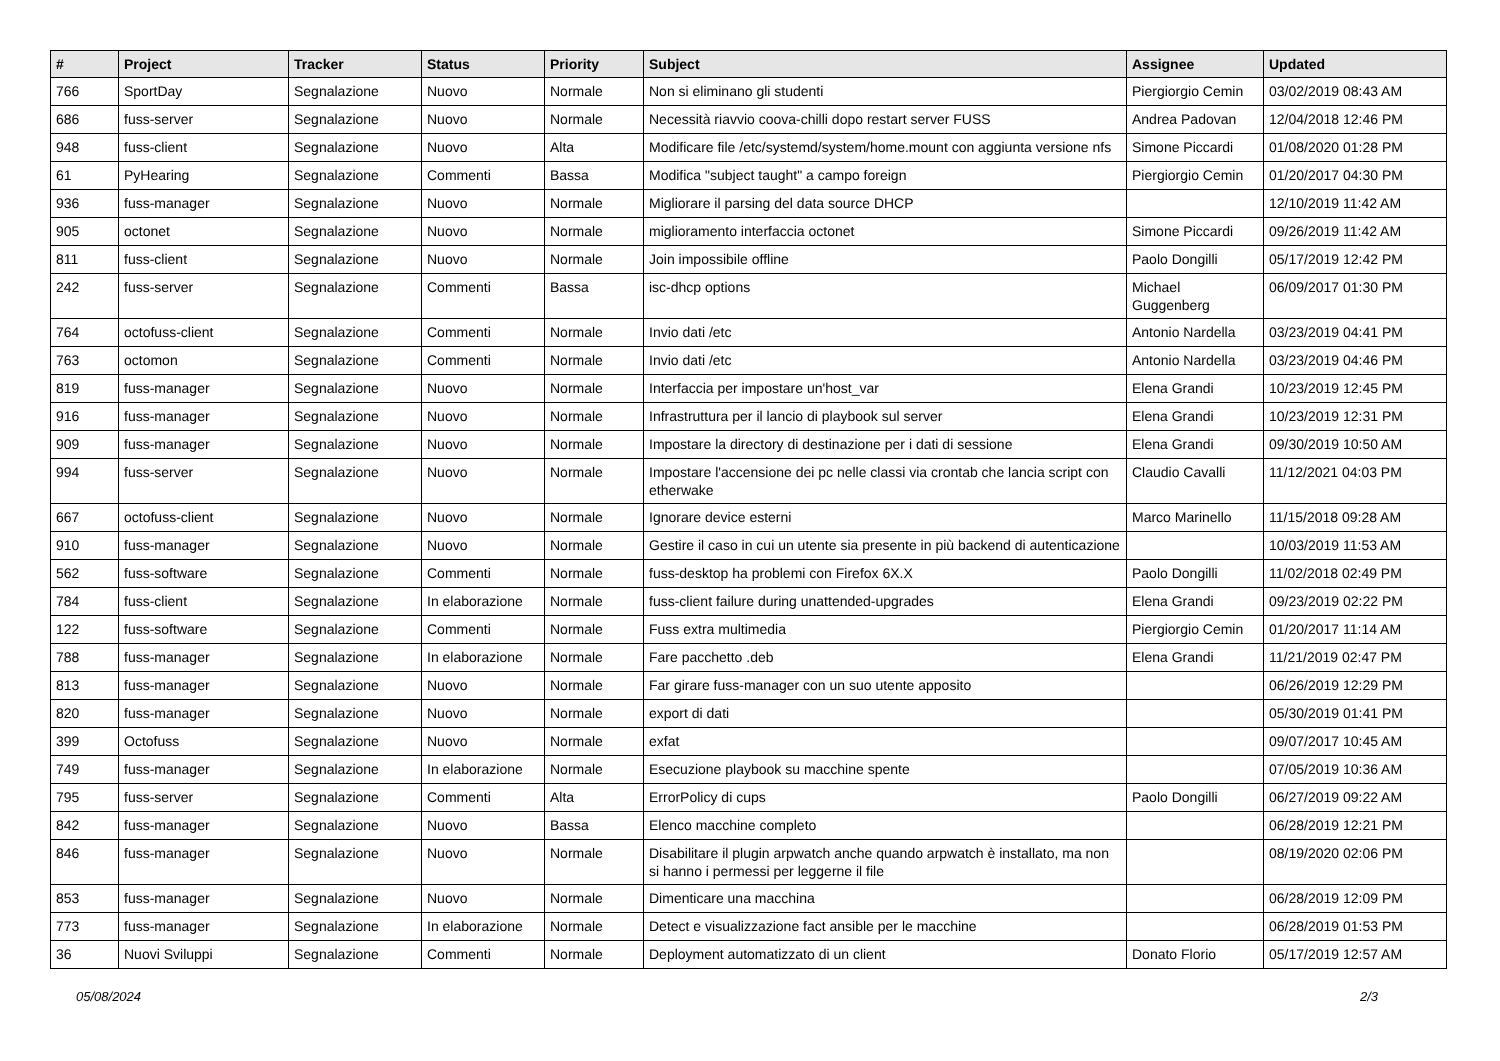| # | Project | Tracker | Status | Priority | Subject | Assignee | Updated |
| --- | --- | --- | --- | --- | --- | --- | --- |
| 766 | SportDay | Segnalazione | Nuovo | Normale | Non si eliminano gli studenti | Piergiorgio Cemin | 03/02/2019 08:43 AM |
| 686 | fuss-server | Segnalazione | Nuovo | Normale | Necessità riavvio coova-chilli dopo restart server FUSS | Andrea Padovan | 12/04/2018 12:46 PM |
| 948 | fuss-client | Segnalazione | Nuovo | Alta | Modificare file /etc/systemd/system/home.mount con aggiunta versione nfs | Simone Piccardi | 01/08/2020 01:28 PM |
| 61 | PyHearing | Segnalazione | Commenti | Bassa | Modifica "subject taught" a campo foreign | Piergiorgio Cemin | 01/20/2017 04:30 PM |
| 936 | fuss-manager | Segnalazione | Nuovo | Normale | Migliorare il parsing del data source DHCP | | 12/10/2019 11:42 AM |
| 905 | octonet | Segnalazione | Nuovo | Normale | miglioramento interfaccia octonet | Simone Piccardi | 09/26/2019 11:42 AM |
| 811 | fuss-client | Segnalazione | Nuovo | Normale | Join impossibile offline | Paolo Dongilli | 05/17/2019 12:42 PM |
| 242 | fuss-server | Segnalazione | Commenti | Bassa | isc-dhcp options | Michael Guggenberg | 06/09/2017 01:30 PM |
| 764 | octofuss-client | Segnalazione | Commenti | Normale | Invio dati /etc | Antonio Nardella | 03/23/2019 04:41 PM |
| 763 | octomon | Segnalazione | Commenti | Normale | Invio dati /etc | Antonio Nardella | 03/23/2019 04:46 PM |
| 819 | fuss-manager | Segnalazione | Nuovo | Normale | Interfaccia per impostare un'host_var | Elena Grandi | 10/23/2019 12:45 PM |
| 916 | fuss-manager | Segnalazione | Nuovo | Normale | Infrastruttura per il lancio di playbook sul server | Elena Grandi | 10/23/2019 12:31 PM |
| 909 | fuss-manager | Segnalazione | Nuovo | Normale | Impostare la directory di destinazione per i dati di sessione | Elena Grandi | 09/30/2019 10:50 AM |
| 994 | fuss-server | Segnalazione | Nuovo | Normale | Impostare l'accensione dei pc nelle classi via crontab che lancia script con etherwake | Claudio Cavalli | 11/12/2021 04:03 PM |
| 667 | octofuss-client | Segnalazione | Nuovo | Normale | Ignorare device esterni | Marco Marinello | 11/15/2018 09:28 AM |
| 910 | fuss-manager | Segnalazione | Nuovo | Normale | Gestire il caso in cui un utente sia presente in più backend di autenticazione | | 10/03/2019 11:53 AM |
| 562 | fuss-software | Segnalazione | Commenti | Normale | fuss-desktop ha problemi con Firefox 6X.X | Paolo Dongilli | 11/02/2018 02:49 PM |
| 784 | fuss-client | Segnalazione | In elaborazione | Normale | fuss-client failure during unattended-upgrades | Elena Grandi | 09/23/2019 02:22 PM |
| 122 | fuss-software | Segnalazione | Commenti | Normale | Fuss extra multimedia | Piergiorgio Cemin | 01/20/2017 11:14 AM |
| 788 | fuss-manager | Segnalazione | In elaborazione | Normale | Fare pacchetto .deb | Elena Grandi | 11/21/2019 02:47 PM |
| 813 | fuss-manager | Segnalazione | Nuovo | Normale | Far girare fuss-manager con un suo utente apposito | | 06/26/2019 12:29 PM |
| 820 | fuss-manager | Segnalazione | Nuovo | Normale | export di dati | | 05/30/2019 01:41 PM |
| 399 | Octofuss | Segnalazione | Nuovo | Normale | exfat | | 09/07/2017 10:45 AM |
| 749 | fuss-manager | Segnalazione | In elaborazione | Normale | Esecuzione playbook su macchine spente | | 07/05/2019 10:36 AM |
| 795 | fuss-server | Segnalazione | Commenti | Alta | ErrorPolicy di cups | Paolo Dongilli | 06/27/2019 09:22 AM |
| 842 | fuss-manager | Segnalazione | Nuovo | Bassa | Elenco macchine completo | | 06/28/2019 12:21 PM |
| 846 | fuss-manager | Segnalazione | Nuovo | Normale | Disabilitare il plugin arpwatch anche quando arpwatch è installato, ma non si hanno i permessi per leggerne il file | | 08/19/2020 02:06 PM |
| 853 | fuss-manager | Segnalazione | Nuovo | Normale | Dimenticare una macchina | | 06/28/2019 12:09 PM |
| 773 | fuss-manager | Segnalazione | In elaborazione | Normale | Detect e visualizzazione fact ansible per le macchine | | 06/28/2019 01:53 PM |
| 36 | Nuovi Sviluppi | Segnalazione | Commenti | Normale | Deployment automatizzato di un client | Donato Florio | 05/17/2019 12:57 AM |
05/08/2024 2/3